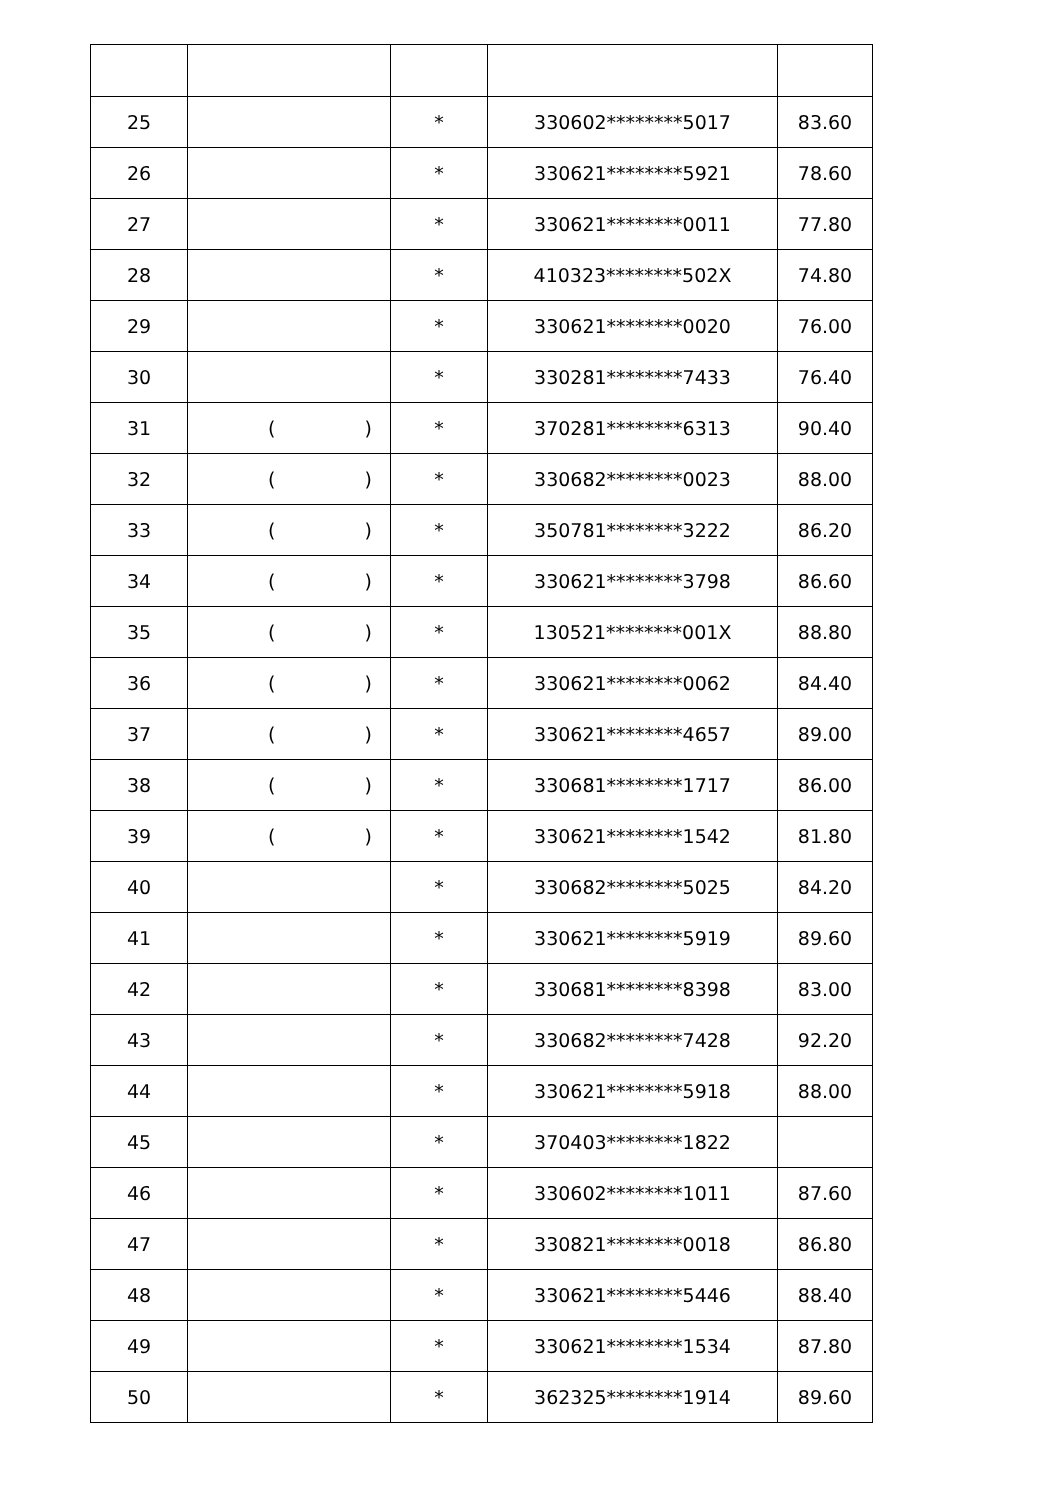| 25 | | * | 330602********5017 | 83.60 |
| 26 | | * | 330621********5921 | 78.60 |
| 27 | | * | 330621********0011 | 77.80 |
| 28 | | * | 410323********502X | 74.80 |
| 29 | | * | 330621********0020 | 76.00 |
| 30 | | * | 330281********7433 | 76.40 |
| 31 | ( ) | * | 370281********6313 | 90.40 |
| 32 | ( ) | * | 330682********0023 | 88.00 |
| 33 | ( ) | * | 350781********3222 | 86.20 |
| 34 | ( ) | * | 330621********3798 | 86.60 |
| 35 | ( ) | * | 130521********001X | 88.80 |
| 36 | ( ) | * | 330621********0062 | 84.40 |
| 37 | ( ) | * | 330621********4657 | 89.00 |
| 38 | ( ) | * | 330681********1717 | 86.00 |
| 39 | ( ) | * | 330621********1542 | 81.80 |
| 40 | | * | 330682********5025 | 84.20 |
| 41 | | * | 330621********5919 | 89.60 |
| 42 | | * | 330681********8398 | 83.00 |
| 43 | | * | 330682********7428 | 92.20 |
| 44 | | * | 330621********5918 | 88.00 |
| 45 | | * | 370403********1822 | |
| 46 | | * | 330602********1011 | 87.60 |
| 47 | | * | 330821********0018 | 86.80 |
| 48 | | * | 330621********5446 | 88.40 |
| 49 | | * | 330621********1534 | 87.80 |
| 50 | | * | 362325********1914 | 89.60 |